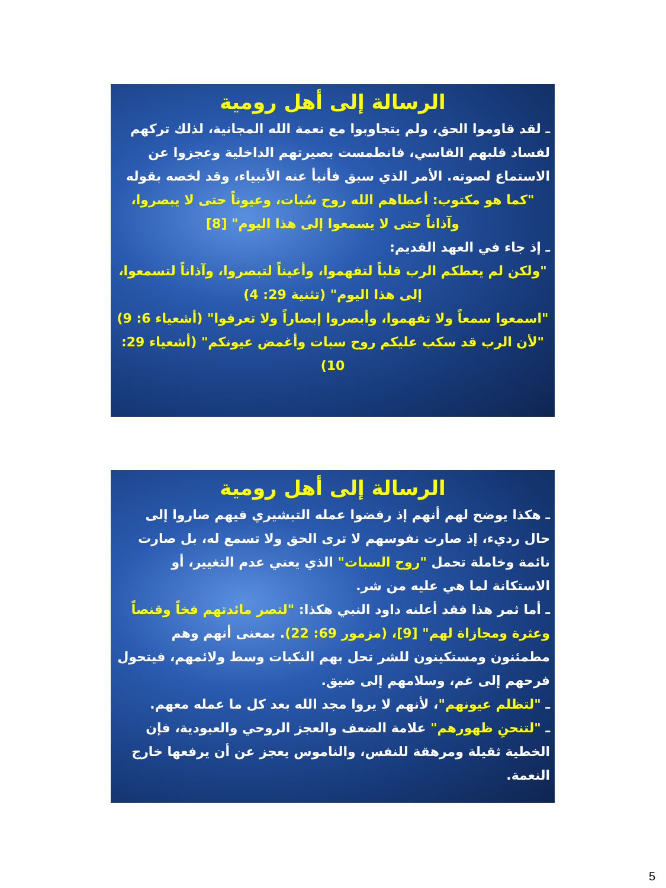الرسالة إلى أهل رومية
ـ لقد قاوموا الحق، ولم يتجاوبوا مع نعمة الله المجانية، لذلك تركهم لفساد قلبهم القاسي، فانطمست بصيرتهم الداخلية وعجزوا عن الاستماع لصوته. الأمر الذي سبق فأنبأ عنه الأنبياء، وقد لخصه بقوله
"كما هو مكتوب: أعطاهم الله روح سُبات، وعيوناً حتى لا يبصروا، وآذاناً حتى لا يسمعوا إلى هذا اليوم" [8]
ـ إذ جاء في العهد القديم:
"ولكن لم يعطكم الرب قلباً لتفهموا، وأعيناً لتبصروا، وآذاناً لتسمعوا، إلى هذا اليوم" (تثنية 29: 4)
"اسمعوا سمعاً ولا تفهموا، وأبصروا إبصاراً ولا تعرفوا" (أشعياء 6: 9)
"لأن الرب قد سكب عليكم روح سبات وأغمض عيونكم" (أشعياء 29: 10)
الرسالة إلى أهل رومية
ـ هكذا يوضح لهم أنهم إذ رفضوا عمله التبشيري فيهم صاروا إلى حال رديء، إذ صارت نفوسهم لا ترى الحق ولا تسمع له، بل صارت نائمة وخاملة تحمل "روح السبات" الذي يعني عدم التغيير، أو الاستكانة لما هي عليه من شر.
ـ أما ثمر هذا فقد أعلنه داود النبي هكذا: "لتصر مائدتهم فخاً وقنصاً وعثرة ومجازاة لهم" [9]، (مزمور 69: 22). بمعنى أنهم وهم مطمئنون ومستكينون للشر تحل بهم النكبات وسط ولائمهم، فيتحول فرحهم إلى غم، وسلامهم إلى ضيق.
ـ "لتظلم عيونهم"، لأنهم لا يروا مجد الله بعد كل ما عمله معهم.
ـ "لتنحنِ ظهورهم" علامة الضعف والعجز الروحي والعبودية، فإن الخطية ثقيلة ومرهقة للنفس، والناموس يعجز عن أن يرفعها خارج النعمة.
5